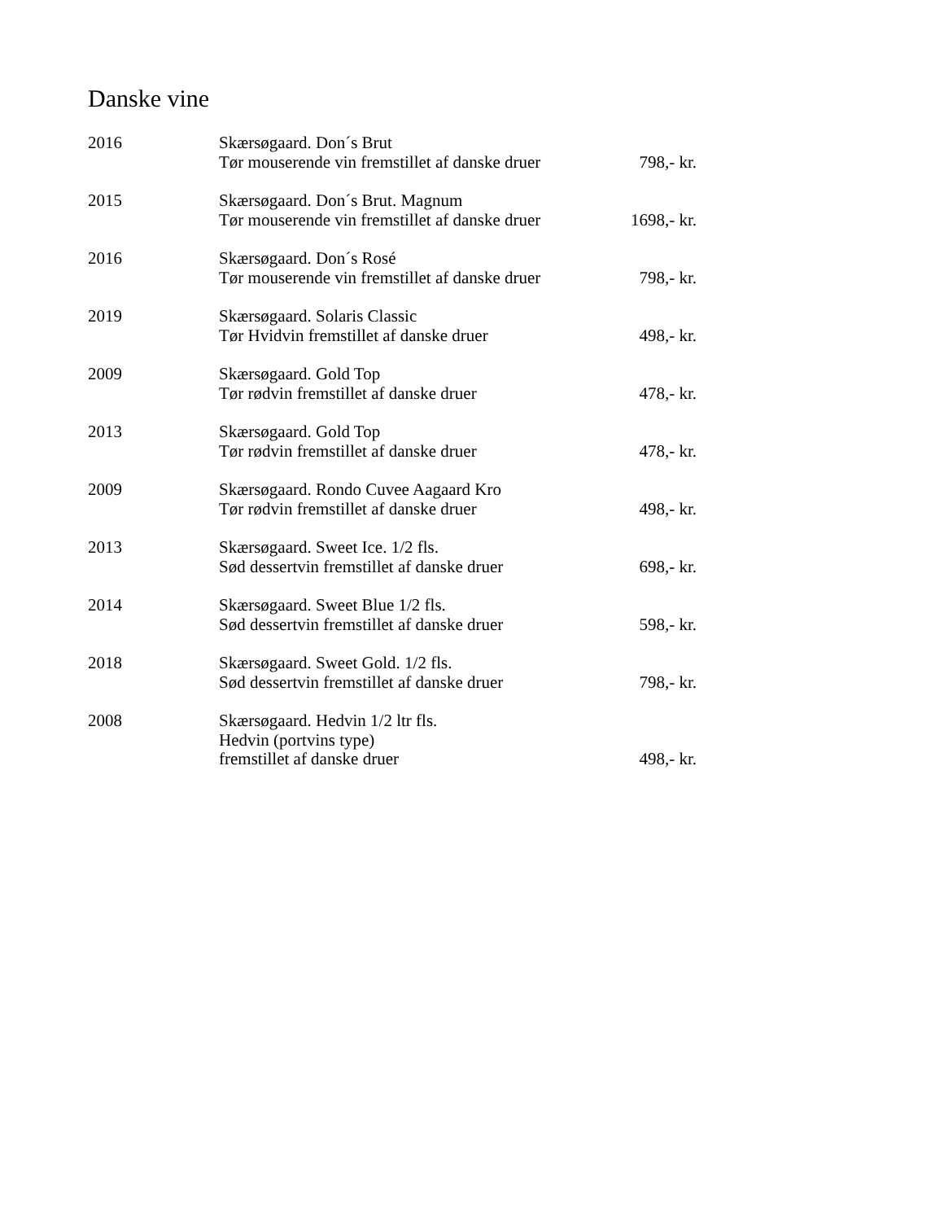Danske vine
| 2016 | Skærsøgaard. Don´s Brut Tør mouserende vin fremstillet af danske druer | 798,- kr. |
| 2015 | Skærsøgaard. Don´s Brut. Magnum Tør mouserende vin fremstillet af danske druer | 1698,- kr. |
| 2016 | Skærsøgaard. Don´s Rosé Tør mouserende vin fremstillet af danske druer | 798,- kr. |
| 2019 | Skærsøgaard. Solaris Classic Tør Hvidvin fremstillet af danske druer | 498,- kr. |
| 2009 | Skærsøgaard. Gold Top Tør rødvin fremstillet af danske druer | 478,- kr. |
| 2013 | Skærsøgaard. Gold Top Tør rødvin fremstillet af danske druer | 478,- kr. |
| 2009 | Skærsøgaard. Rondo Cuvee Aagaard Kro Tør rødvin fremstillet af danske druer | 498,- kr. |
| 2013 | Skærsøgaard. Sweet Ice. 1/2 fls. Sød dessertvin fremstillet af danske druer | 698,- kr. |
| 2014 | Skærsøgaard. Sweet Blue 1/2 fls. Sød dessertvin fremstillet af danske druer | 598,- kr. |
| 2018 | Skærsøgaard. Sweet Gold. 1/2 fls. Sød dessertvin fremstillet af danske druer | 798,- kr. |
| 2008 | Skærsøgaard. Hedvin 1/2 ltr fls. Hedvin (portvins type) fremstillet af danske druer | 498,- kr. |